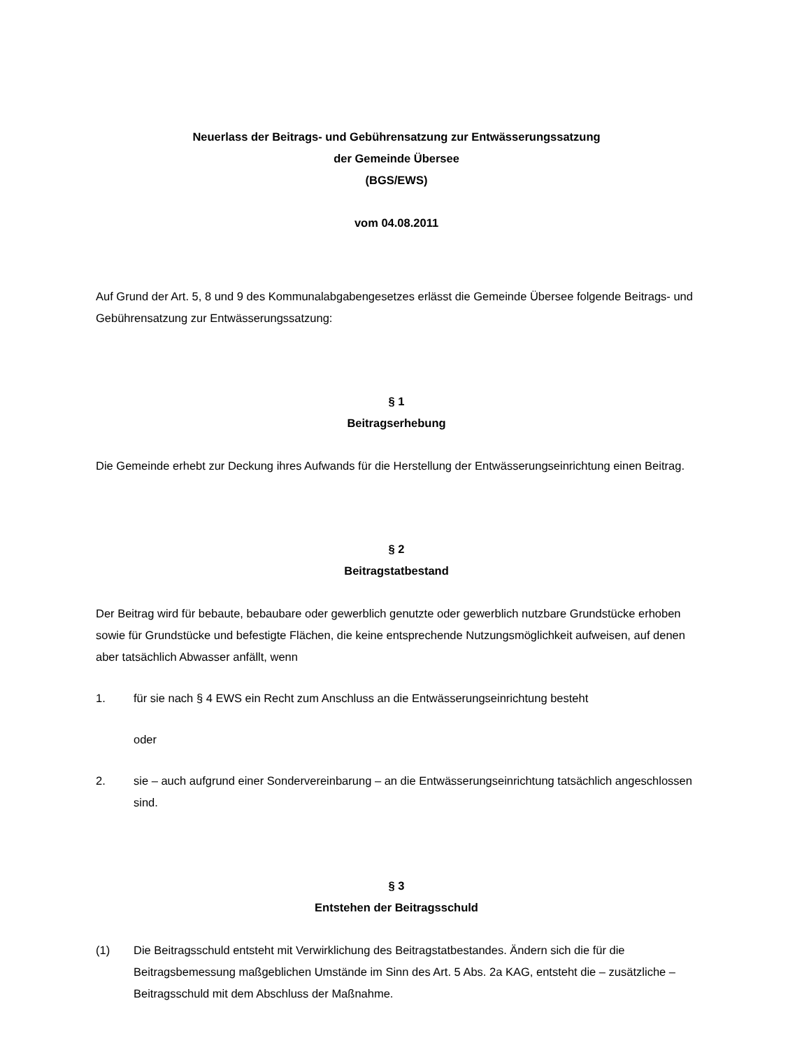Neuerlass der Beitrags- und Gebührensatzung zur Entwässerungssatzung
der Gemeinde Übersee
(BGS/EWS)
vom 04.08.2011
Auf Grund der Art. 5, 8 und 9 des Kommunalabgabengesetzes erlässt die Gemeinde Übersee folgende Beitrags- und Gebührensatzung zur Entwässerungssatzung:
§ 1
Beitragserhebung
Die Gemeinde erhebt zur Deckung ihres Aufwands für die Herstellung der Entwässerungseinrichtung einen Beitrag.
§ 2
Beitragstatbestand
Der Beitrag wird für bebaute, bebaubare oder gewerblich genutzte oder gewerblich nutzbare Grundstücke erhoben sowie für Grundstücke und befestigte Flächen, die keine entsprechende Nutzungsmöglichkeit aufweisen, auf denen aber tatsächlich Abwasser anfällt, wenn
1. für sie nach § 4 EWS ein Recht zum Anschluss an die Entwässerungseinrichtung besteht
oder
2. sie – auch aufgrund einer Sondervereinbarung – an die Entwässerungseinrichtung tatsächlich angeschlossen sind.
§ 3
Entstehen der Beitragsschuld
(1) Die Beitragsschuld entsteht mit Verwirklichung des Beitragstatbestandes. Ändern sich die für die Beitragsbemessung maßgeblichen Umstände im Sinn des Art. 5 Abs. 2a KAG, entsteht die – zusätzliche – Beitragsschuld mit dem Abschluss der Maßnahme.